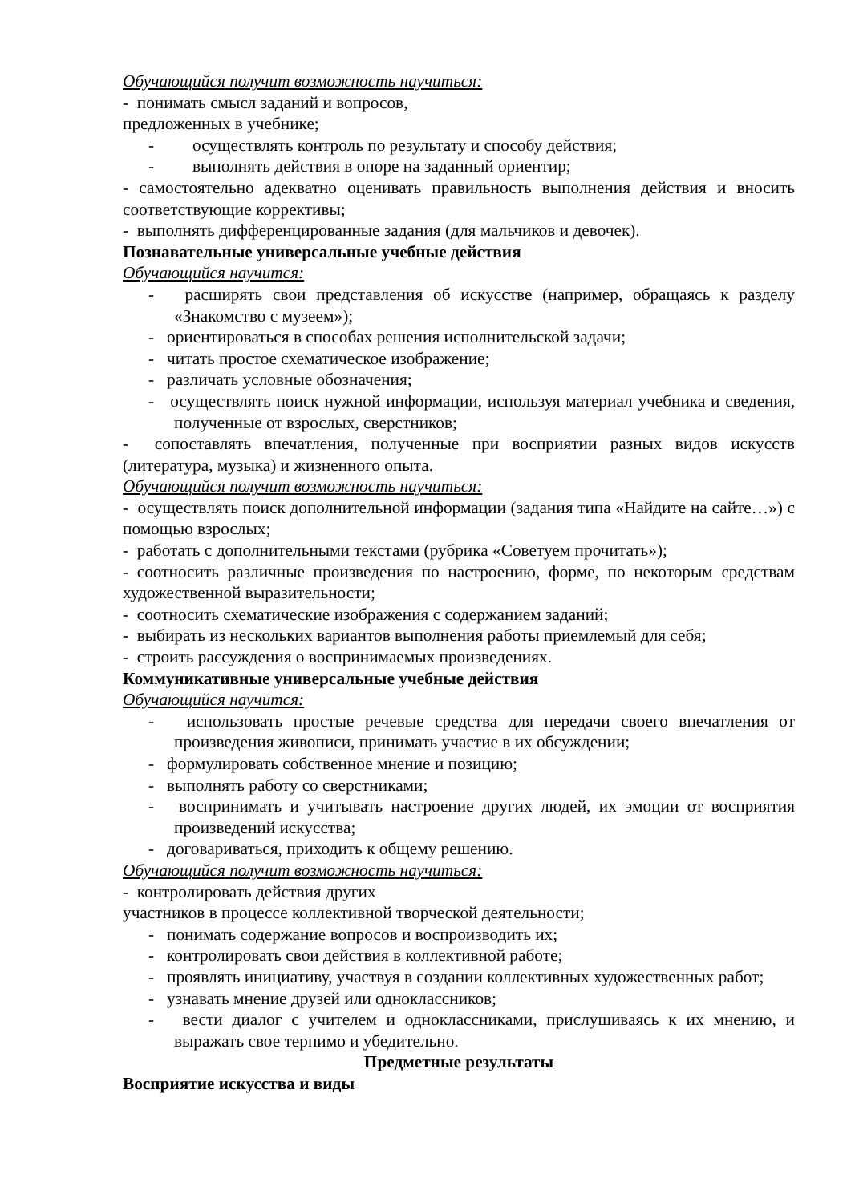Обучающийся получит возможность научиться:
- понимать смысл заданий и вопросов,
предложенных в учебнике;
- осуществлять контроль по результату и способу действия;
- выполнять действия в опоре на заданный ориентир;
- самостоятельно адекватно оценивать правильность выполнения действия и вносить соответствующие коррективы;
- выполнять дифференцированные задания (для мальчиков и девочек).
Познавательные универсальные учебные действия
Обучающийся научится:
- расширять свои представления об искусстве (например, обращаясь к разделу «Знакомство с музеем»);
- ориентироваться в способах решения исполнительской задачи;
- читать простое схематическое изображение;
- различать условные обозначения;
- осуществлять поиск нужной информации, используя материал учебника и сведения, полученные от взрослых, сверстников;
- сопоставлять впечатления, полученные при восприятии разных видов искусств (литература, музыка) и жизненного опыта.
Обучающийся получит возможность научиться:
- осуществлять поиск дополнительной информации (задания типа «Найдите на сайте…») с помощью взрослых;
- работать с дополнительными текстами (рубрика «Советуем прочитать»);
- соотносить различные произведения по настроению, форме, по некоторым средствам художественной выразительности;
- соотносить схематические изображения с содержанием заданий;
- выбирать из нескольких вариантов выполнения работы приемлемый для себя;
- строить рассуждения о воспринимаемых произведениях.
Коммуникативные универсальные учебные действия
Обучающийся научится:
- использовать простые речевые средства для передачи своего впечатления от произведения живописи, принимать участие в их обсуждении;
- формулировать собственное мнение и позицию;
- выполнять работу со сверстниками;
- воспринимать и учитывать настроение других людей, их эмоции от восприятия произведений искусства;
- договариваться, приходить к общему решению.
Обучающийся получит возможность научиться:
- контролировать действия других
участников в процессе коллективной творческой деятельности;
- понимать содержание вопросов и воспроизводить их;
- контролировать свои действия в коллективной работе;
- проявлять инициативу, участвуя в создании коллективных художественных работ;
- узнавать мнение друзей или одноклассников;
- вести диалог с учителем и одноклассниками, прислушиваясь к их мнению, и выражать свое терпимо и убедительно.
Предметные результаты
Восприятие искусства и виды